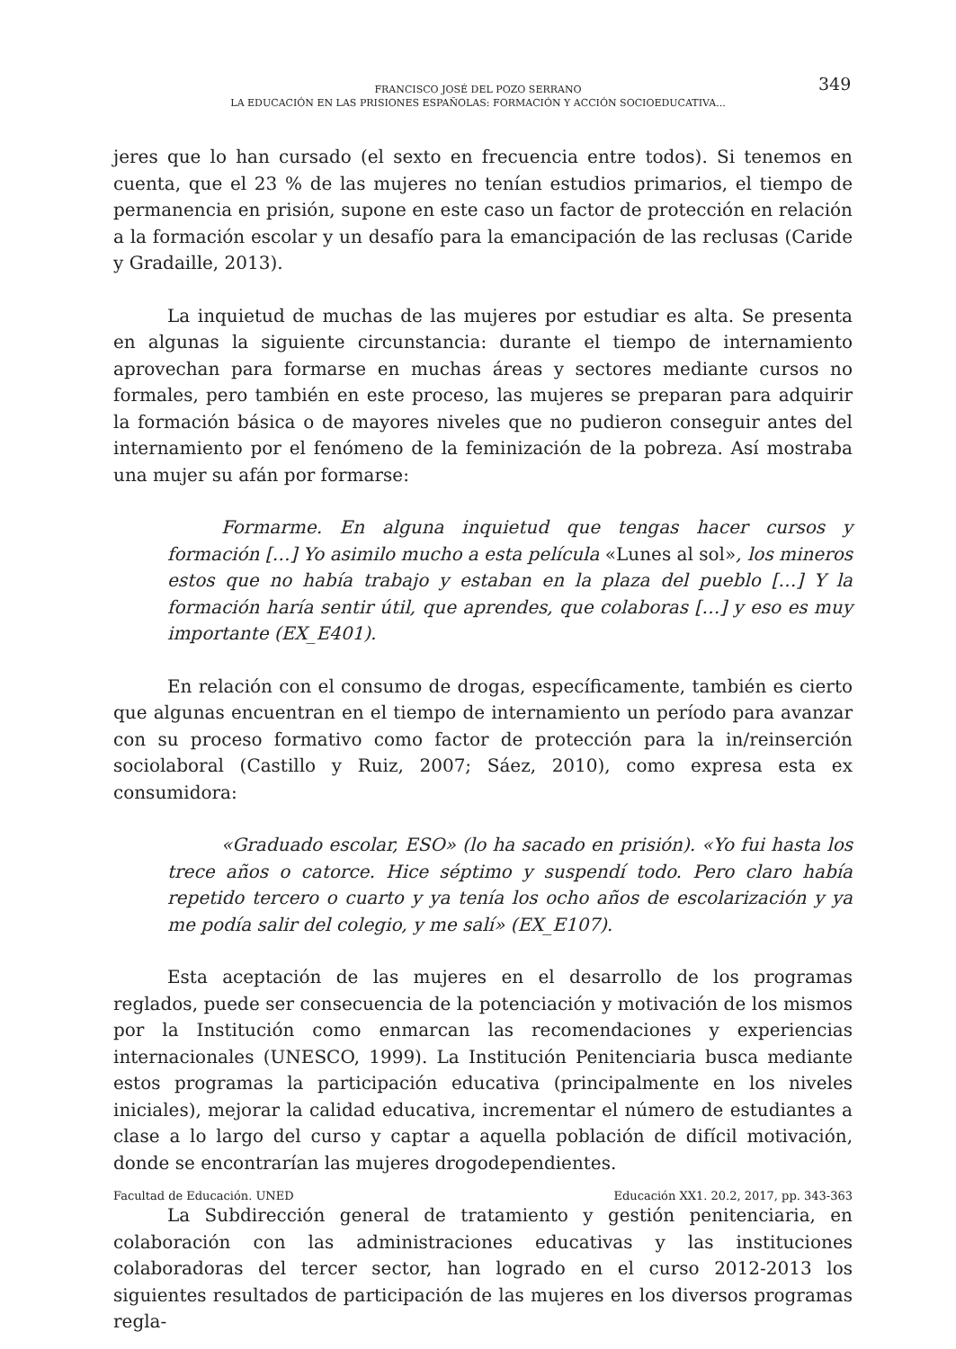FRANCISCO JOSÉ DEL POZO SERRANO
LA EDUCACIÓN EN LAS PRISIONES ESPAÑOLAS: FORMACIÓN Y ACCIÓN SOCIOEDUCATIVA...
349
jeres que lo han cursado (el sexto en frecuencia entre todos). Si tenemos en cuenta, que el 23 % de las mujeres no tenían estudios primarios, el tiempo de permanencia en prisión, supone en este caso un factor de protección en relación a la formación escolar y un desafío para la emancipación de las reclusas (Caride y Gradaille, 2013).
La inquietud de muchas de las mujeres por estudiar es alta. Se presenta en algunas la siguiente circunstancia: durante el tiempo de internamiento aprovechan para formarse en muchas áreas y sectores mediante cursos no formales, pero también en este proceso, las mujeres se preparan para adquirir la formación básica o de mayores niveles que no pudieron conseguir antes del internamiento por el fenómeno de la feminización de la pobreza. Así mostraba una mujer su afán por formarse:
Formarme. En alguna inquietud que tengas hacer cursos y formación […] Yo asimilo mucho a esta película «Lunes al sol», los mineros estos que no había trabajo y estaban en la plaza del pueblo […] Y la formación haría sentir útil, que aprendes, que colaboras […] y eso es muy importante (EX_E401).
En relación con el consumo de drogas, específicamente, también es cierto que algunas encuentran en el tiempo de internamiento un período para avanzar con su proceso formativo como factor de protección para la in/reinserción sociolaboral (Castillo y Ruiz, 2007; Sáez, 2010), como expresa esta ex consumidora:
«Graduado escolar, ESO» (lo ha sacado en prisión). «Yo fui hasta los trece años o catorce. Hice séptimo y suspendí todo. Pero claro había repetido tercero o cuarto y ya tenía los ocho años de escolarización y ya me podía salir del colegio, y me salí» (EX_E107).
Esta aceptación de las mujeres en el desarrollo de los programas reglados, puede ser consecuencia de la potenciación y motivación de los mismos por la Institución como enmarcan las recomendaciones y experiencias internacionales (UNESCO, 1999). La Institución Penitenciaria busca mediante estos programas la participación educativa (principalmente en los niveles iniciales), mejorar la calidad educativa, incrementar el número de estudiantes a clase a lo largo del curso y captar a aquella población de difícil motivación, donde se encontrarían las mujeres drogodependientes.
La Subdirección general de tratamiento y gestión penitenciaria, en colaboración con las administraciones educativas y las instituciones colaboradoras del tercer sector, han logrado en el curso 2012-2013 los siguientes resultados de participación de las mujeres en los diversos programas regla-
Facultad de Educación. UNED Educación XX1. 20.2, 2017, pp. 343-363